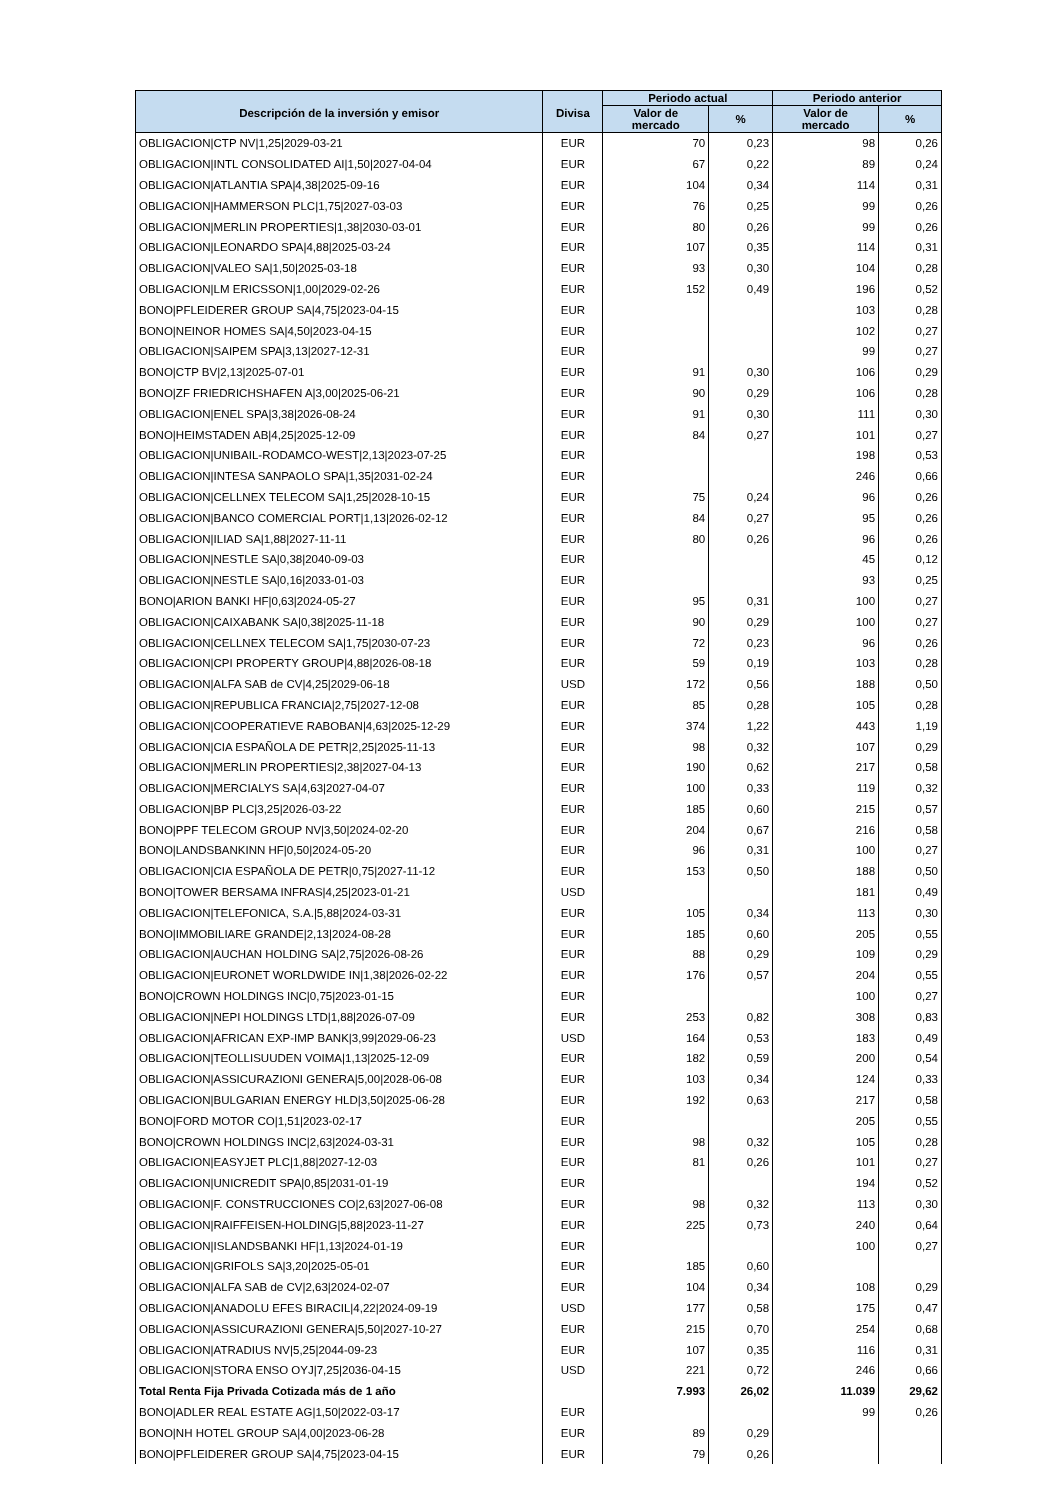| | | Periodo actual | | Periodo anterior | |
| --- | --- | --- | --- | --- | --- |
| Descripción de la inversión y emisor | Divisa | Valor de mercado | % | Valor de mercado | % |
| OBLIGACION/CTP NV/1,25/2029-03-21 | EUR | 70 | 0,23 | 98 | 0,26 |
| OBLIGACION/INTL CONSOLIDATED AI/1,50/2027-04-04 | EUR | 67 | 0,22 | 89 | 0,24 |
| OBLIGACION/ATLANTIA SPA/4,38/2025-09-16 | EUR | 104 | 0,34 | 114 | 0,31 |
| OBLIGACION/HAMMERSON PLC/1,75/2027-03-03 | EUR | 76 | 0,25 | 99 | 0,26 |
| OBLIGACION/MERLIN PROPERTIES/1,38/2030-03-01 | EUR | 80 | 0,26 | 99 | 0,26 |
| OBLIGACION/LEONARDO SPA/4,88/2025-03-24 | EUR | 107 | 0,35 | 114 | 0,31 |
| OBLIGACION/VALEO SA/1,50/2025-03-18 | EUR | 93 | 0,30 | 104 | 0,28 |
| OBLIGACION/LM ERICSSON/1,00/2029-02-26 | EUR | 152 | 0,49 | 196 | 0,52 |
| BONO/PFLEIDERER GROUP SA/4,75/2023-04-15 | EUR | | | 103 | 0,28 |
| BONO/NEINOR HOMES SA/4,50/2023-04-15 | EUR | | | 102 | 0,27 |
| OBLIGACION/SAIPEM SPA/3,13/2027-12-31 | EUR | | | 99 | 0,27 |
| BONO/CTP BV/2,13/2025-07-01 | EUR | 91 | 0,30 | 106 | 0,29 |
| BONO/ZF FRIEDRICHSHAFEN A/3,00/2025-06-21 | EUR | 90 | 0,29 | 106 | 0,28 |
| OBLIGACION/ENEL SPA/3,38/2026-08-24 | EUR | 91 | 0,30 | 111 | 0,30 |
| BONO/HEIMSTADEN AB/4,25/2025-12-09 | EUR | 84 | 0,27 | 101 | 0,27 |
| OBLIGACION/UNIBAIL-RODAMCO-WEST/2,13/2023-07-25 | EUR | | | 198 | 0,53 |
| OBLIGACION/INTESA SANPAOLO SPA/1,35/2031-02-24 | EUR | | | 246 | 0,66 |
| OBLIGACION/CELLNEX TELECOM SA/1,25/2028-10-15 | EUR | 75 | 0,24 | 96 | 0,26 |
| OBLIGACION/BANCO COMERCIAL PORT/1,13/2026-02-12 | EUR | 84 | 0,27 | 95 | 0,26 |
| OBLIGACION/ILIAD SA/1,88/2027-11-11 | EUR | 80 | 0,26 | 96 | 0,26 |
| OBLIGACION/NESTLE SA/0,38/2040-09-03 | EUR | | | 45 | 0,12 |
| OBLIGACION/NESTLE SA/0,16/2033-01-03 | EUR | | | 93 | 0,25 |
| BONO/ARION BANKI HF/0,63/2024-05-27 | EUR | 95 | 0,31 | 100 | 0,27 |
| OBLIGACION/CAIXABANK SA/0,38/2025-11-18 | EUR | 90 | 0,29 | 100 | 0,27 |
| OBLIGACION/CELLNEX TELECOM SA/1,75/2030-07-23 | EUR | 72 | 0,23 | 96 | 0,26 |
| OBLIGACION/CPI PROPERTY GROUP/4,88/2026-08-18 | EUR | 59 | 0,19 | 103 | 0,28 |
| OBLIGACION/ALFA SAB de CV/4,25/2029-06-18 | USD | 172 | 0,56 | 188 | 0,50 |
| OBLIGACION/REPUBLICA FRANCIA/2,75/2027-12-08 | EUR | 85 | 0,28 | 105 | 0,28 |
| OBLIGACION/COOPERATIEVE RABOBAN/4,63/2025-12-29 | EUR | 374 | 1,22 | 443 | 1,19 |
| OBLIGACION/CIA ESPAÑOLA DE PETR/2,25/2025-11-13 | EUR | 98 | 0,32 | 107 | 0,29 |
| OBLIGACION/MERLIN PROPERTIES/2,38/2027-04-13 | EUR | 190 | 0,62 | 217 | 0,58 |
| OBLIGACION/MERCIALYS SA/4,63/2027-04-07 | EUR | 100 | 0,33 | 119 | 0,32 |
| OBLIGACION/BP PLC/3,25/2026-03-22 | EUR | 185 | 0,60 | 215 | 0,57 |
| BONO/PPF TELECOM GROUP NV/3,50/2024-02-20 | EUR | 204 | 0,67 | 216 | 0,58 |
| BONO/LANDSBANKINN HF/0,50/2024-05-20 | EUR | 96 | 0,31 | 100 | 0,27 |
| OBLIGACION/CIA ESPAÑOLA DE PETR/0,75/2027-11-12 | EUR | 153 | 0,50 | 188 | 0,50 |
| BONO/TOWER BERSAMA INFRAS/4,25/2023-01-21 | USD | | | 181 | 0,49 |
| OBLIGACION/TELEFONICA, S.A./5,88/2024-03-31 | EUR | 105 | 0,34 | 113 | 0,30 |
| BONO/IMMOBILIARE GRANDE/2,13/2024-08-28 | EUR | 185 | 0,60 | 205 | 0,55 |
| OBLIGACION/AUCHAN HOLDING SA/2,75/2026-08-26 | EUR | 88 | 0,29 | 109 | 0,29 |
| OBLIGACION/EURONET WORLDWIDE IN/1,38/2026-02-22 | EUR | 176 | 0,57 | 204 | 0,55 |
| BONO/CROWN HOLDINGS INC/0,75/2023-01-15 | EUR | | | 100 | 0,27 |
| OBLIGACION/NEPI HOLDINGS LTD/1,88/2026-07-09 | EUR | 253 | 0,82 | 308 | 0,83 |
| OBLIGACION/AFRICAN EXP-IMP BANK/3,99/2029-06-23 | USD | 164 | 0,53 | 183 | 0,49 |
| OBLIGACION/TEOLLISUUDEN VOIMA/1,13/2025-12-09 | EUR | 182 | 0,59 | 200 | 0,54 |
| OBLIGACION/ASSICURAZIONI GENERA/5,00/2028-06-08 | EUR | 103 | 0,34 | 124 | 0,33 |
| OBLIGACION/BULGARIAN ENERGY HLD/3,50/2025-06-28 | EUR | 192 | 0,63 | 217 | 0,58 |
| BONO/FORD MOTOR CO/1,51/2023-02-17 | EUR | | | 205 | 0,55 |
| BONO/CROWN HOLDINGS INC/2,63/2024-03-31 | EUR | 98 | 0,32 | 105 | 0,28 |
| OBLIGACION/EASYJET PLC/1,88/2027-12-03 | EUR | 81 | 0,26 | 101 | 0,27 |
| OBLIGACION/UNICREDIT SPA/0,85/2031-01-19 | EUR | | | 194 | 0,52 |
| OBLIGACION/F. CONSTRUCCIONES CO/2,63/2027-06-08 | EUR | 98 | 0,32 | 113 | 0,30 |
| OBLIGACION/RAIFFEISEN-HOLDING/5,88/2023-11-27 | EUR | 225 | 0,73 | 240 | 0,64 |
| OBLIGACION/ISLANDSBANKI HF/1,13/2024-01-19 | EUR | | | 100 | 0,27 |
| OBLIGACION/GRIFOLS SA/3,20/2025-05-01 | EUR | 185 | 0,60 | | |
| OBLIGACION/ALFA SAB de CV/2,63/2024-02-07 | EUR | 104 | 0,34 | 108 | 0,29 |
| OBLIGACION/ANADOLU EFES BIRACIL/4,22/2024-09-19 | USD | 177 | 0,58 | 175 | 0,47 |
| OBLIGACION/ASSICURAZIONI GENERA/5,50/2027-10-27 | EUR | 215 | 0,70 | 254 | 0,68 |
| OBLIGACION/ATRADIUS NV/5,25/2044-09-23 | EUR | 107 | 0,35 | 116 | 0,31 |
| OBLIGACION/STORA ENSO OYJ/7,25/2036-04-15 | USD | 221 | 0,72 | 246 | 0,66 |
| Total Renta Fija Privada Cotizada más de 1 año | | 7.993 | 26,02 | 11.039 | 29,62 |
| BONO/ADLER REAL ESTATE AG/1,50/2022-03-17 | EUR | | | 99 | 0,26 |
| BONO/NH HOTEL GROUP SA/4,00/2023-06-28 | EUR | 89 | 0,29 | | |
| BONO/PFLEIDERER GROUP SA/4,75/2023-04-15 | EUR | 79 | 0,26 | | |